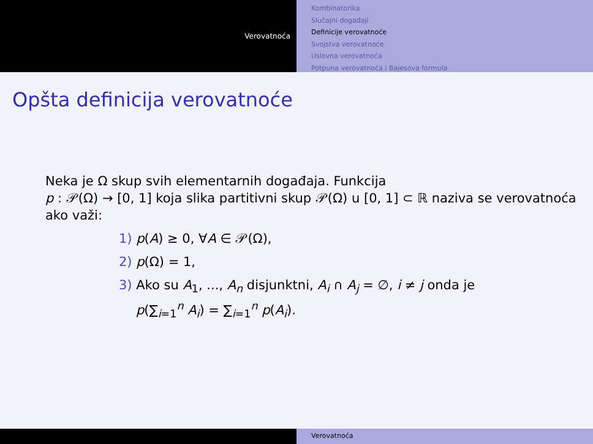Verovatnoća
Kombinatorika
Slučajni događaji
Definicije verovatnoće
Svojstva verovatnoće
Uslovna verovatnoća
Potpuna verovatnoća i Bajesova formula
Opšta definicija verovatnoće
Neka je Ω skup svih elementarnih događaja. Funkcija
p : 𝒫(Ω) → [0, 1] koja slika partitivni skup 𝒫(Ω) u [0, 1] ⊂ ℝ naziva se verovatnoća ako važi:
1) p(A) ≥ 0, ∀A ∈ 𝒫(Ω),
2) p(Ω) = 1,
3) Ako su A<sub>1</sub>, ..., A<sub>n</sub> disjunktni, A<sub>i</sub> ∩ A<sub>j</sub> = ∅, i ≠ j onda je
p(∑<sub>i=1</sub><sup>n</sup> A<sub>i</sub>) = ∑<sub>i=1</sub><sup>n</sup> p(A<sub>i</sub>).
Verovatnoća